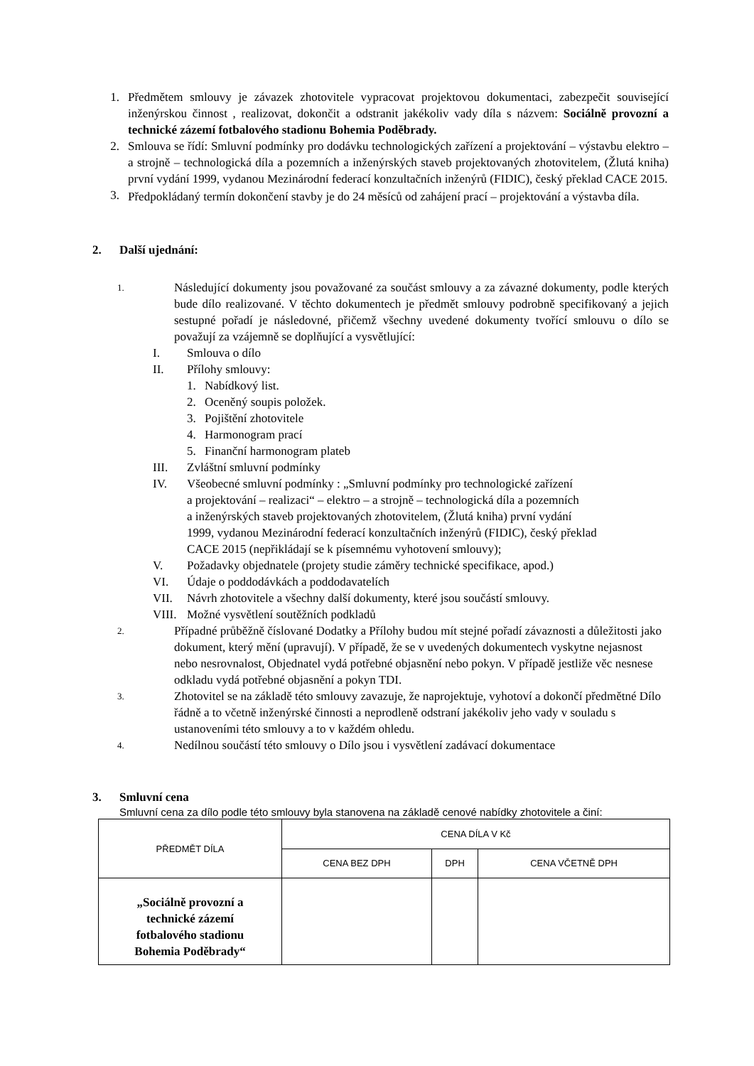1. Předmětem smlouvy je závazek zhotovitele vypracovat projektovou dokumentaci, zabezpečit související inženýrskou činnost , realizovat, dokončit a odstranit jakékoliv vady díla s názvem: Sociálně provozní a technické zázemí fotbalového stadionu Bohemia Poděbrady.
2. Smlouva se řídí: Smluvní podmínky pro dodávku technologických zařízení a projektování – výstavbu elektro – a strojně – technologická díla a pozemních a inženýrských staveb projektovaných zhotovitelem, (Žlutá kniha) první vydání 1999, vydanou Mezinárodní federací konzultačních inženýrů (FIDIC), český překlad CACE 2015.
3.
Předpokládaný termín dokončení stavby je do 24 měsíců od zahájení prací – projektování a výstavba díla.
2. Další ujednání:
1.
Následující dokumenty jsou považované za součást smlouvy a za závazné dokumenty, podle kterých bude dílo realizované. V těchto dokumentech je předmět smlouvy podrobně specifikovaný a jejich sestupné pořadí je následovné, přičemž všechny uvedené dokumenty tvořící smlouvu o dílo se považují za vzájemně se doplňující a vysvětlující:
I. Smlouva o dílo
II. Přílohy smlouvy:
1. Nabídkový list.
2. Oceněný soupis položek.
3. Pojištění zhotovitele
4. Harmonogram prací
5. Finanční harmonogram plateb
III. Zvláštní smluvní podmínky
IV. Všeobecné smluvní podmínky : „Smluvní podmínky pro technologické zařízení
a projektování – realizaci“ – elektro – a strojně – technologická díla a pozemních
a inženýrských staveb projektovaných zhotovitelem, (Žlutá kniha) první vydání
1999, vydanou Mezinárodní federací konzultačních inženýrů (FIDIC), český překlad
CACE 2015 (nepřikládají se k písemnému vyhotovení smlouvy);
V. Požadavky objednatele (projety studie záměry technické specifikace, apod.)
VI. Údaje o poddodávkách a poddodavatelích
VII. Návrh zhotovitele a všechny další dokumenty, které jsou součástí smlouvy.
VIII.
Možné vysvětlení soutěžních podkladů
2.
Případné průběžně číslované Dodatky a Přílohy budou mít stejné pořadí závaznosti a důležitosti jako dokument, který mění (upravují). V případě, že se v uvedených dokumentech vyskytne nejasnost nebo nesrovnalost, Objednatel vydá potřebné objasnění nebo pokyn. V případě jestliže věc nesnese odkladu vydá potřebné objasnění a pokyn TDI.
3.
Zhotovitel se na základě této smlouvy zavazuje, že naprojektuje, vyhotoví a dokončí předmětné Dílo řádně a to včetně inženýrské činnosti a neprodleně odstraní jakékoliv jeho vady v souladu s ustanoveními této smlouvy a to v každém ohledu.
4.
Nedílnou součástí této smlouvy o Dílo jsou i vysvětlení zadávací dokumentace
3. Smluvní cena
Smluvní cena za dílo podle této smlouvy byla stanovena na základě cenové nabídky zhotovitele a činí:
| PŘEDMĚT DÍLA | CENA DÍLA V Kč | | |
| | CENA BEZ DPH | DPH | CENA VČETNĚ DPH |
| „Sociálně provozní a technické zázemí fotbalového stadionu Bohemia Poděbrady“ | | | |